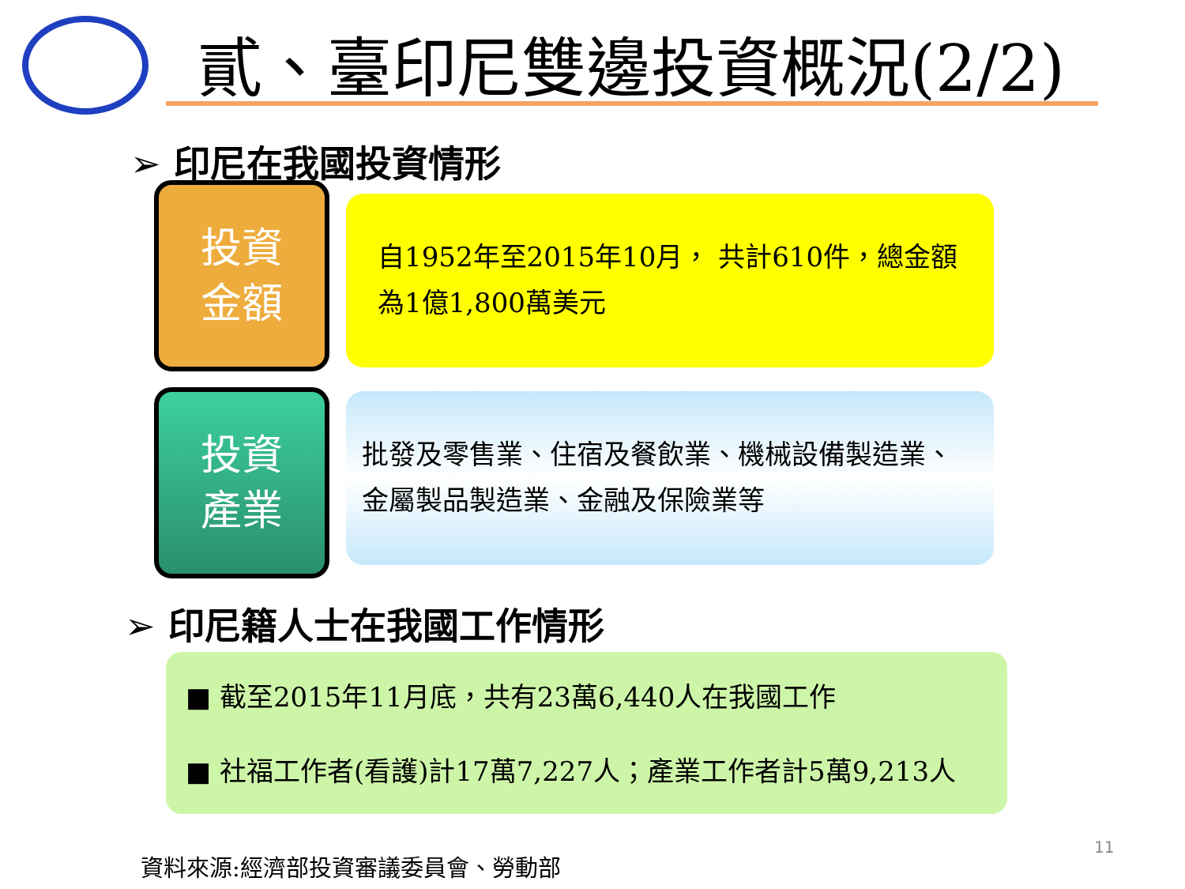貳、臺印尼雙邊投資概況(2/2)
➢ 印尼在我國投資情形
投資
金額
自1952年至2015年10月， 共計610件，總金額為1億1,800萬美元
投資
產業
批發及零售業、住宿及餐飲業、機械設備製造業、金屬製品製造業、金融及保險業等
➢ 印尼籍人士在我國工作情形
■ 截至2015年11月底，共有23萬6,440人在我國工作
■ 社福工作者(看護)計17萬7,227人；產業工作者計5萬9,213人
11
資料來源:經濟部投資審議委員會、勞動部